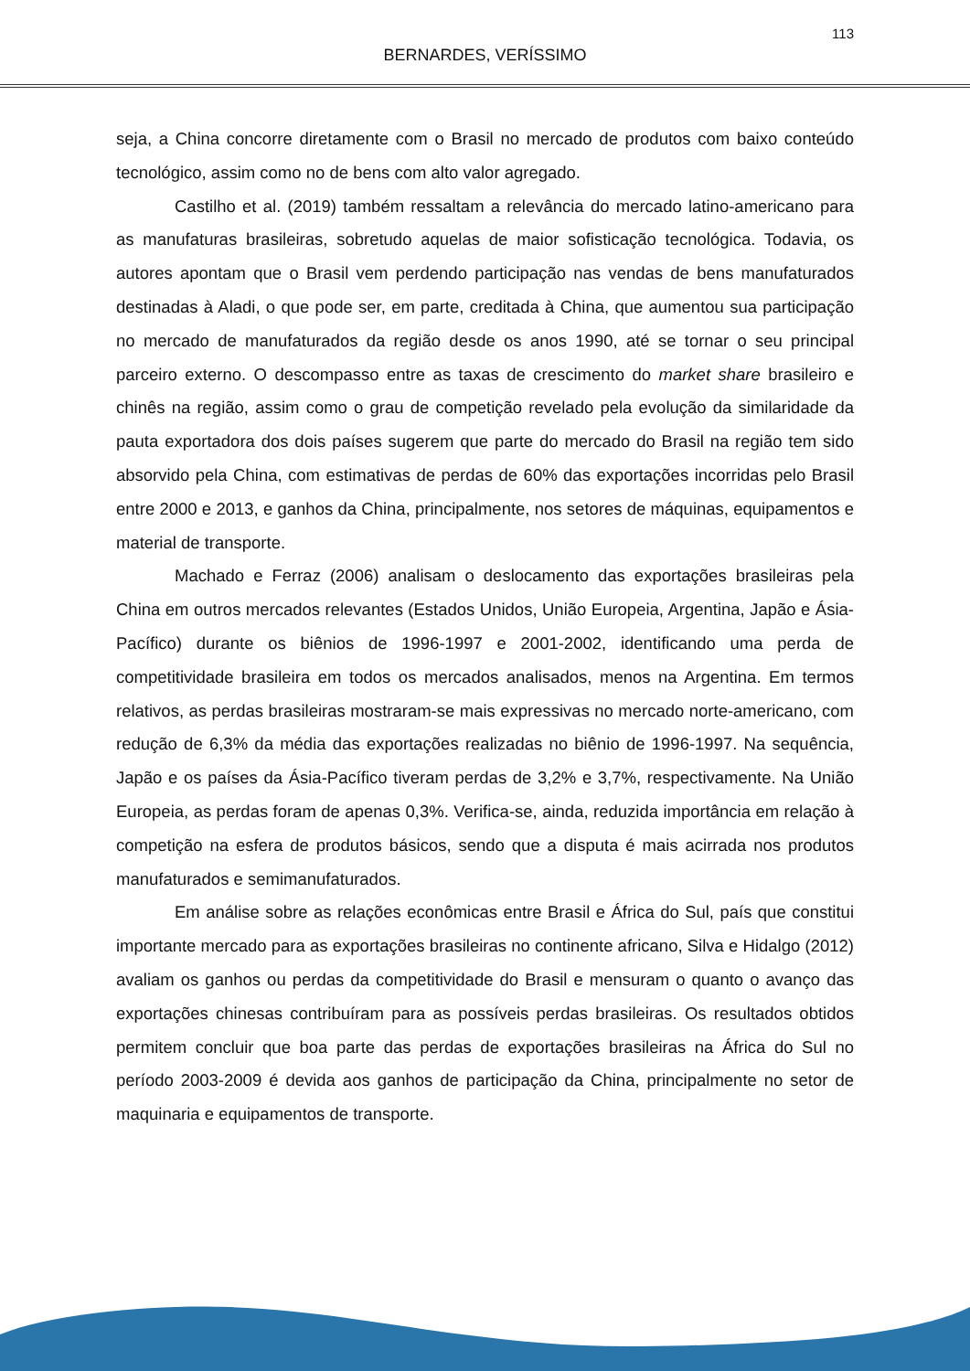113
BERNARDES, VERÍSSIMO
seja, a China concorre diretamente com o Brasil no mercado de produtos com baixo conteúdo tecnológico, assim como no de bens com alto valor agregado.
Castilho et al. (2019) também ressaltam a relevância do mercado latino-americano para as manufaturas brasileiras, sobretudo aquelas de maior sofisticação tecnológica. Todavia, os autores apontam que o Brasil vem perdendo participação nas vendas de bens manufaturados destinadas à Aladi, o que pode ser, em parte, creditada à China, que aumentou sua participação no mercado de manufaturados da região desde os anos 1990, até se tornar o seu principal parceiro externo. O descompasso entre as taxas de crescimento do market share brasileiro e chinês na região, assim como o grau de competição revelado pela evolução da similaridade da pauta exportadora dos dois países sugerem que parte do mercado do Brasil na região tem sido absorvido pela China, com estimativas de perdas de 60% das exportações incorridas pelo Brasil entre 2000 e 2013, e ganhos da China, principalmente, nos setores de máquinas, equipamentos e material de transporte.
Machado e Ferraz (2006) analisam o deslocamento das exportações brasileiras pela China em outros mercados relevantes (Estados Unidos, União Europeia, Argentina, Japão e Ásia-Pacífico) durante os biênios de 1996-1997 e 2001-2002, identificando uma perda de competitividade brasileira em todos os mercados analisados, menos na Argentina. Em termos relativos, as perdas brasileiras mostraram-se mais expressivas no mercado norte-americano, com redução de 6,3% da média das exportações realizadas no biênio de 1996-1997. Na sequência, Japão e os países da Ásia-Pacífico tiveram perdas de 3,2% e 3,7%, respectivamente. Na União Europeia, as perdas foram de apenas 0,3%. Verifica-se, ainda, reduzida importância em relação à competição na esfera de produtos básicos, sendo que a disputa é mais acirrada nos produtos manufaturados e semimanufaturados.
Em análise sobre as relações econômicas entre Brasil e África do Sul, país que constitui importante mercado para as exportações brasileiras no continente africano, Silva e Hidalgo (2012) avaliam os ganhos ou perdas da competitividade do Brasil e mensuram o quanto o avanço das exportações chinesas contribuíram para as possíveis perdas brasileiras. Os resultados obtidos permitem concluir que boa parte das perdas de exportações brasileiras na África do Sul no período 2003-2009 é devida aos ganhos de participação da China, principalmente no setor de maquinaria e equipamentos de transporte.